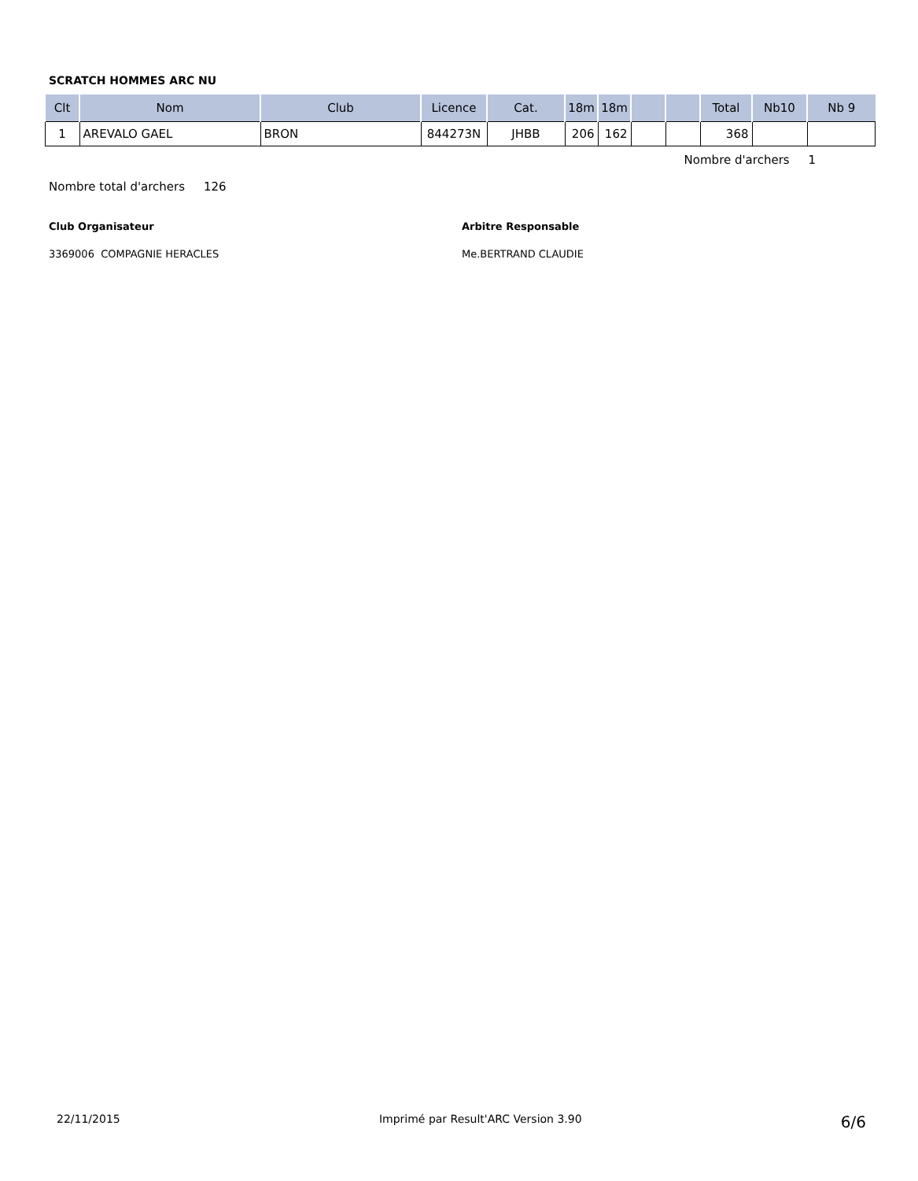SCRATCH HOMMES ARC NU
| Clt | Nom | Club | Licence | Cat. | 18m | 18m | | | Total | Nb10 | Nb 9 |
| --- | --- | --- | --- | --- | --- | --- | --- | --- | --- | --- | --- |
| 1 | AREVALO GAEL | BRON | 844273N | JHBB | 206 | 162 | | | 368 | | |
Nombre d'archers 1
Nombre total d'archers 126
Club Organisateur
3369006 COMPAGNIE HERACLES
Arbitre Responsable
Me.BERTRAND CLAUDIE
22/11/2015 Imprimé par Result'ARC Version 3.90 6/6